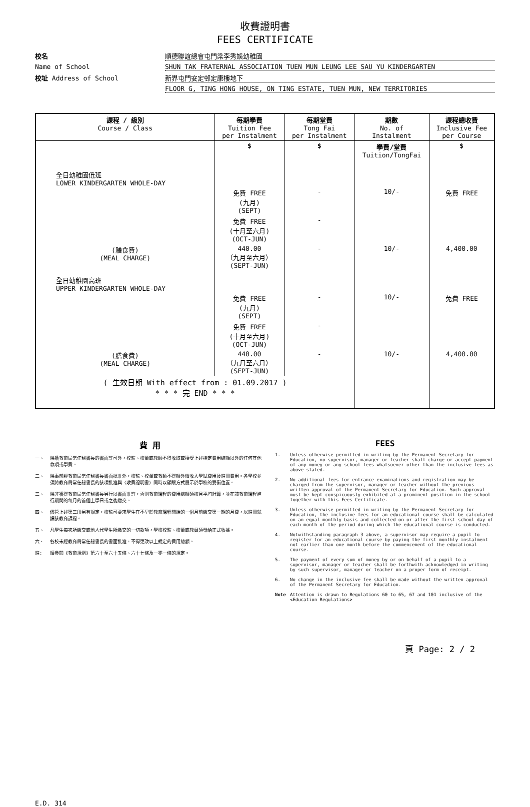收費證明書
FEES CERTIFICATE
校名
順德聯誼總會屯門梁李秀娛幼稚園
Name of School
SHUN TAK FRATERNAL ASSOCIATION TUEN MUN LEUNG LEE SAU YU KINDERGARTEN
校址 Address of School
新界屯門安定邨定康樓地下
FLOOR G, TING HONG HOUSE, ON TING ESTATE, TUEN MUN, NEW TERRITORIES
| 課程 / 級別 Course / Class | 每期學費 Tuition Fee per Instalment | 每期堂費 Tong Fai per Instalment | 期數 No. of Instalment | 課程總收費 Inclusive Fee per Course |
| --- | --- | --- | --- | --- |
| | $ | $ | 學費/堂費 Tuition/TongFai | $ |
| 全日幼稚園低班 LOWER KINDERGARTEN WHOLE-DAY | | | | |
| | 免費 FREE (九月) (SEPT) | - | 10/- | 免費 FREE |
| | 免費 FREE (十月至六月) (OCT-JUN) | - | | |
| (膳食費) (MEAL CHARGE) | 440.00 （九月至六月） (SEPT-JUN) | - | 10/- | 4,400.00 |
| 全日幼稚園高班 UPPER KINDERGARTEN WHOLE-DAY | | | | |
| | 免費 FREE (九月) (SEPT) | - | 10/- | 免費 FREE |
| | 免費 FREE (十月至六月) (OCT-JUN) | - | | |
| (膳食費) (MEAL CHARGE) | 440.00 （九月至六月） (SEPT-JUN) | - | 10/- | 4,400.00 |
| ( 生效日期 With effect from : 01.09.2017 ) * * * 完 END * * * | | | | |
費 用
一、 除獲教育局常任秘書長的書面許可外，校監、校董或教師不得收取或接受上述指定費用總額以外的任何其他款項或學費。
二、 除事前經教育局常任秘書長書面批准外，校監、校董或教師不得額外徵收入學試費用及註冊費用。各學校並須將教育局常任秘書長的該項批准與〈收費證明書〉同時以顯眼方式展示於學校的要衝位置。
三、 除非獲得教育局常任秘書長另行以書面准許，否則教育課程的費用總額須按月平均計算，並在該教育課程進行期間的每月的首個上學日或之後繳交。
四、 儘管上述第三段另有規定，校監可要求學生在不早於教育課程開始的一個月前繳交第一期的月費，以註冊就讀該教育課程。
五、 凡學生每次所繳交或他人代學生所繳交的一切款項，學校校監、校董或教員須發給正式收據。
六、 各校未經教育局常任秘書長的書面批准，不得更改以上規定的費用總額。
註: 請參閱《教育規例》第六十至六十五條、六十七條及一零一條的規定。
FEES
1. Unless otherwise permitted in writing by the Permanent Secretary for Education, no supervisor, manager or teacher shall charge or accept payment of any money or any school fees whatsoever other than the inclusive fees as above stated.
2. No additional fees for entrance examinations and registration may be charged from the supervisor, manager or teacher without the previous written approval of the Permanent Secretary for Education. Such approval must be kept conspicuously exhibited at a prominent position in the school together with this Fees Certificate.
3. Unless otherwise permitted in writing by the Permanent Secretary for Education, the inclusive fees for an educational course shall be calculated on an equal monthly basis and collected on or after the first school day of each month of the period during which the educational course is conducted.
4. Notwithstanding paragraph 3 above, a supervisor may require a pupil to register for an educational course by paying the first monthly instalment not earlier than one month before the commencement of the educational course.
5. The payment of every sum of money by or on behalf of a pupil to a supervisor, manager or teacher shall be forthwith acknowledged in writing by such supervisor, manager or teacher on a proper form of receipt.
6. No change in the inclusive fee shall be made without the written approval of the Permanent Secretary for Education.
Note Attention is drawn to Regulations 60 to 65, 67 and 101 inclusive of the <Education Regulations>
頁 Page: 2 / 2
E.D. 314